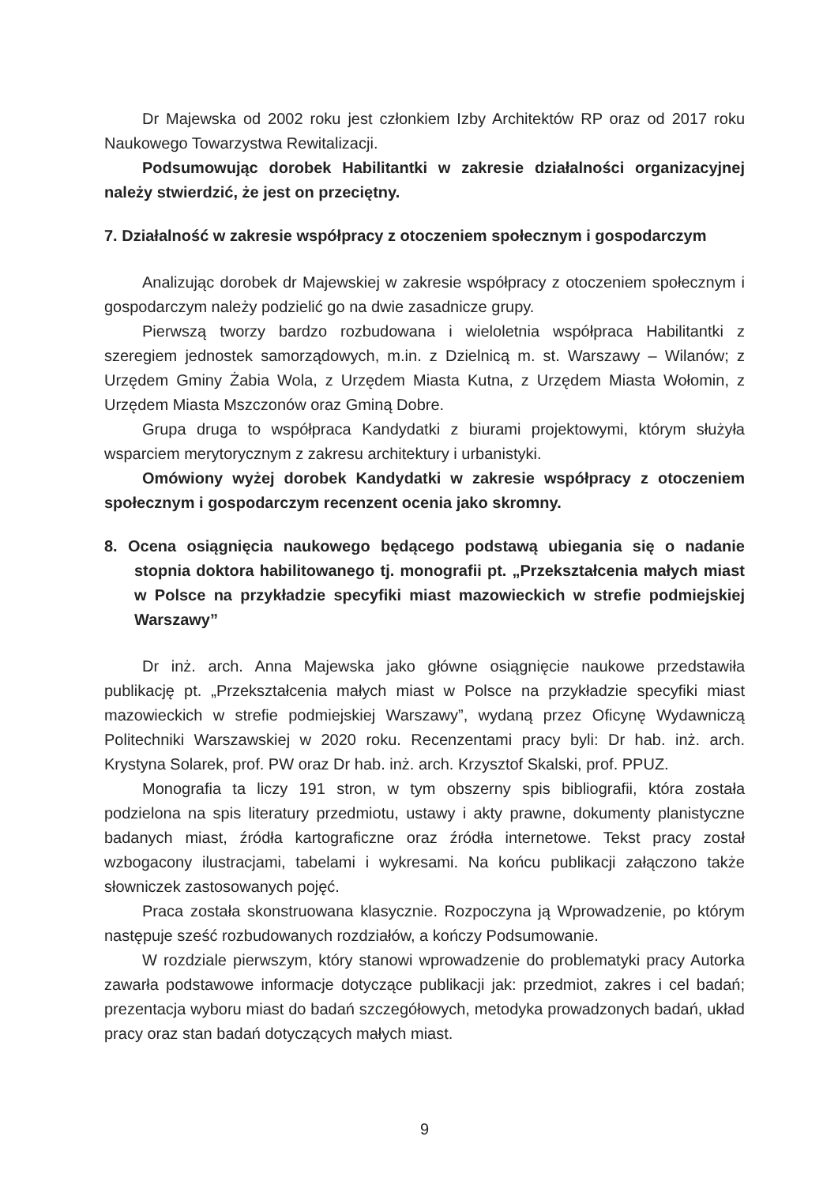Dr Majewska od 2002 roku jest członkiem Izby Architektów RP oraz od 2017 roku Naukowego Towarzystwa Rewitalizacji.
Podsumowując dorobek Habilitantki w zakresie działalności organizacyjnej należy stwierdzić, że jest on przeciętny.
7. Działalność w zakresie współpracy z otoczeniem społecznym i gospodarczym
Analizując dorobek dr Majewskiej w zakresie współpracy z otoczeniem społecznym i gospodarczym należy podzielić go na dwie zasadnicze grupy.
Pierwszą tworzy bardzo rozbudowana i wieloletnia współpraca Habilitantki z szeregiem jednostek samorządowych, m.in. z Dzielnicą m. st. Warszawy – Wilanów; z Urzędem Gminy Żabia Wola, z Urzędem Miasta Kutna, z Urzędem Miasta Wołomin, z Urzędem Miasta Mszczonów oraz Gminą Dobre.
Grupa druga to współpraca Kandydatki z biurami projektowymi, którym służyła wsparciem merytorycznym z zakresu architektury i urbanistyki.
Omówiony wyżej dorobek Kandydatki w zakresie współpracy z otoczeniem społecznym i gospodarczym recenzent ocenia jako skromny.
8. Ocena osiągnięcia naukowego będącego podstawą ubiegania się o nadanie stopnia doktora habilitowanego tj. monografii pt. „Przekształcenia małych miast w Polsce na przykładzie specyfiki miast mazowieckich w strefie podmiejskiej Warszawy”
Dr inż. arch. Anna Majewska jako główne osiągnięcie naukowe przedstawiła publikację pt. „Przekształcenia małych miast w Polsce na przykładzie specyfiki miast mazowieckich w strefie podmiejskiej Warszawy”, wydaną przez Oficynę Wydawniczą Politechniki Warszawskiej w 2020 roku. Recenzentami pracy byli: Dr hab. inż. arch. Krystyna Solarek, prof. PW oraz Dr hab. inż. arch. Krzysztof Skalski, prof. PPUZ.
Monografia ta liczy 191 stron, w tym obszerny spis bibliografii, która została podzielona na spis literatury przedmiotu, ustawy i akty prawne, dokumenty planistyczne badanych miast, źródła kartograficzne oraz źródła internetowe. Tekst pracy został wzbogacony ilustracjami, tabelami i wykresami. Na końcu publikacji załączono także słowniczek zastosowanych pojęć.
Praca została skonstruowana klasycznie. Rozpoczyna ją Wprowadzenie, po którym następuje sześć rozbudowanych rozdziałów, a kończy Podsumowanie.
W rozdziale pierwszym, który stanowi wprowadzenie do problematyki pracy Autorka zawarła podstawowe informacje dotyczące publikacji jak: przedmiot, zakres i cel badań; prezentacja wyboru miast do badań szczegółowych, metodyka prowadzonych badań, układ pracy oraz stan badań dotyczących małych miast.
9